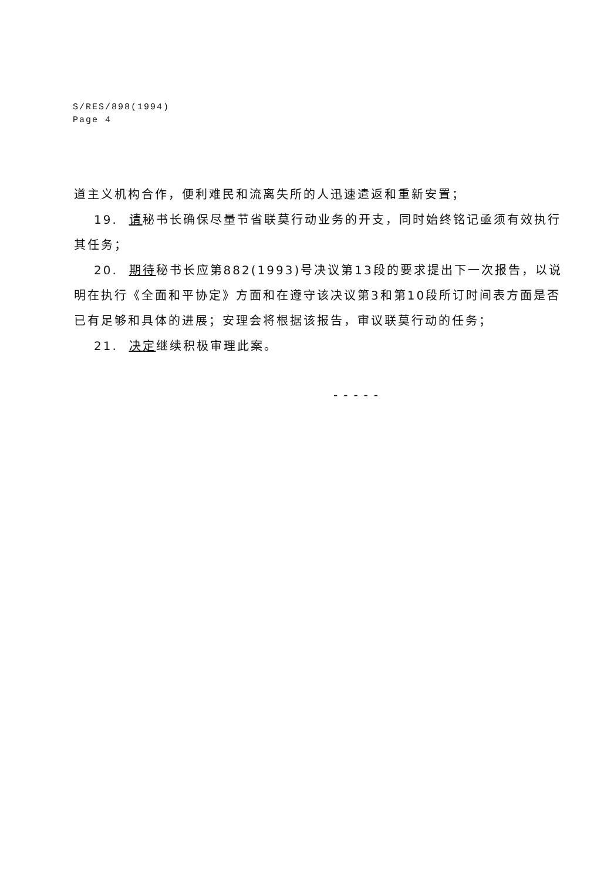S/RES/898(1994)
Page 4
道主义机构合作，便利难民和流离失所的人迅速遣返和重新安置；
19. 请秘书长确保尽量节省联莫行动业务的开支，同时始终铭记亟须有效执行其任务；
20. 期待秘书长应第882(1993)号决议第13段的要求提出下一次报告，以说明在执行《全面和平协定》方面和在遵守该决议第3和第10段所订时间表方面是否已有足够和具体的进展；安理会将根据该报告，审议联莫行动的任务；
21. 决定继续积极审理此案。
-----